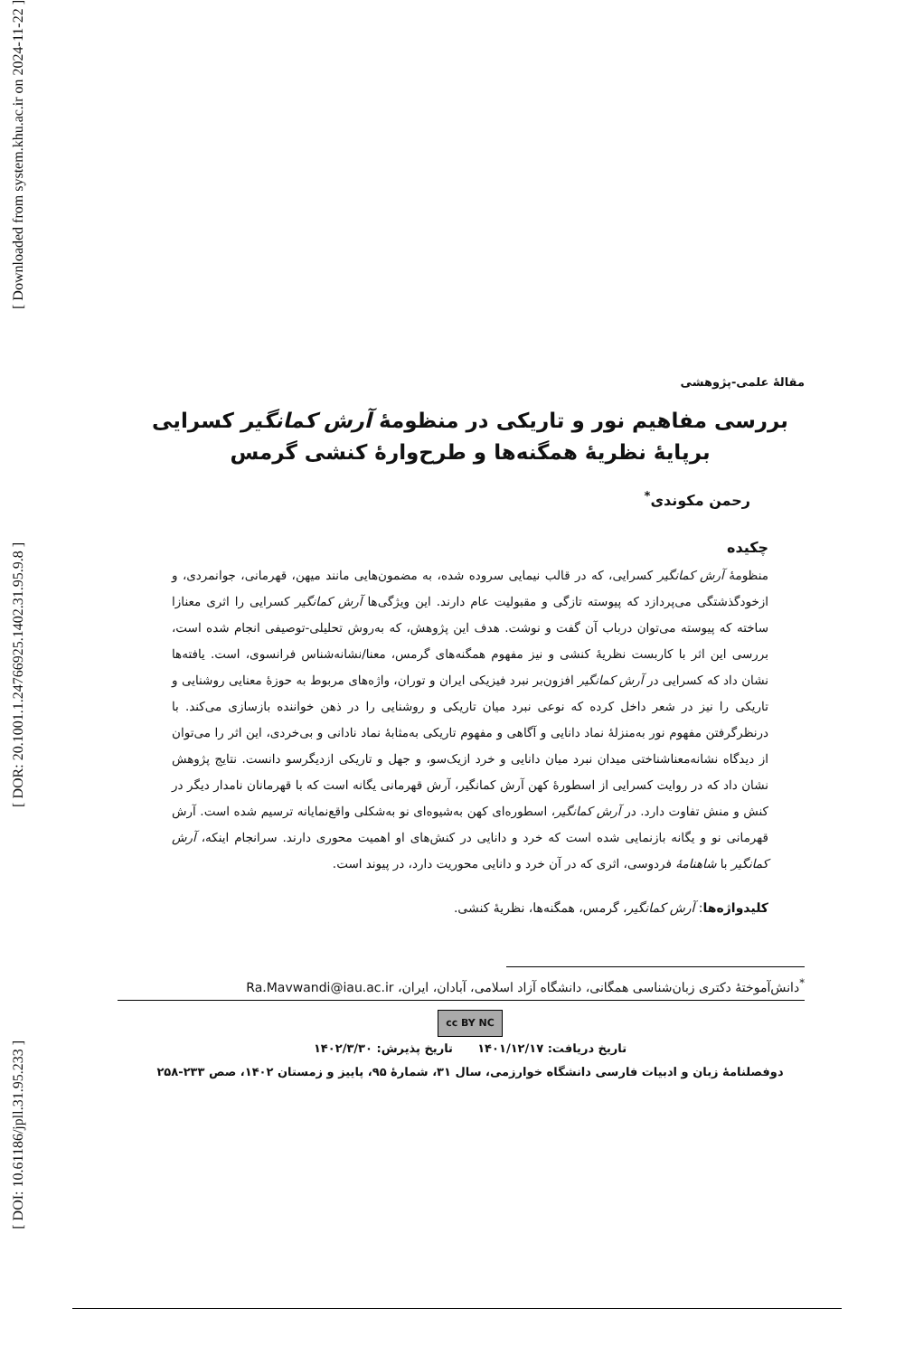[ Downloaded from system.khu.ac.ir on 2024-11-22 ]
[ DOR: 20.1001.1.24766925.1402.31.95.9.8 ]
[ DOI: 10.61186/jpll.31.95.233 ]
مقالهٔ علمی-پژوهشی
بررسی مفاهیم نور و تاریکی در منظومهٔ آرش کمانگیر کسرایی
برپایهٔ نظریهٔ همگنه‌ها و طرح‌وارهٔ کنشی گرمس
رحمن مکوندی<sup>*</sup>
چکیده
منظومهٔ آرش کمانگیر کسرایی، که در قالب نیمایی سروده شده، به مضمون‌هایی مانند میهن، قهرمانی، جوانمردی، و ازخودگذشتگی می‌پردازد که پیوسته تازگی و مقبولیت عام دارند. این ویژگی‌ها آرش کمانگیر کسرایی را اثری معنازا ساخته که پیوسته می‌توان درباب آن گفت و نوشت. هدف این پژوهش، که به‌روش تحلیلی-توصیفی انجام شده است، بررسی این اثر با کاربست نظریهٔ کنشی و نیز مفهوم همگنه‌های گرمس، معنا/نشانه‌شناس فرانسوی، است. یافته‌ها نشان داد که کسرایی در آرش کمانگیر افزون‌بر نبرد فیزیکی ایران و توران، واژه‌های مربوط به حوزهٔ معنایی روشنایی و تاریکی را نیز در شعر داخل کرده که نوعی نبرد میان تاریکی و روشنایی را در ذهن خواننده بازسازی می‌کند. با درنظرگرفتن مفهوم نور به‌منزلهٔ نماد دانایی و آگاهی و مفهوم تاریکی به‌مثابهٔ نماد نادانی و بی‌خردی، این اثر را می‌توان از دیدگاه نشانه‌معناشناختی میدان نبرد میان دانایی و خرد ازیک‌سو، و جهل و تاریکی ازدیگرسو دانست. نتایج پژوهش نشان داد که در روایت کسرایی از اسطورهٔ کهن آرش کمانگیر، آرش قهرمانی یگانه است که با قهرمانان نامدار دیگر در کنش و منش تفاوت دارد. در آرش کمانگیر، اسطوره‌ای کهن به‌شیوه‌ای نو به‌شکلی واقع‌نمایانه ترسیم شده است. آرش قهرمانی نو و یگانه بازنمایی شده است که خرد و دانایی در کنش‌های او اهمیت محوری دارند. سرانجام اینکه، آرش کمانگیر با شاهنامهٔ فردوسی، اثری که در آن خرد و دانایی محوریت دارد، در پیوند است.
کلیدواژه‌ها: آرش کمانگیر، گرمس، همگنه‌ها، نظریهٔ کنشی.
<sup>*</sup> دانش‌آموختهٔ دکتری زبان‌شناسی همگانی، دانشگاه آزاد اسلامی، آبادان، ایران، Ra.Mavwandi@iau.ac.ir
cc BY NC
تاریخ دریافت: ۱۴۰۱/۱۲/۱۷ تاریخ پذیرش: ۱۴۰۲/۳/۳۰
دوفصلنامهٔ زبان و ادبیات فارسی دانشگاه خوارزمی، سال ۳۱، شمارهٔ ۹۵، پاییز و زمستان ۱۴۰۲، صص ۲۳۳-۲۵۸